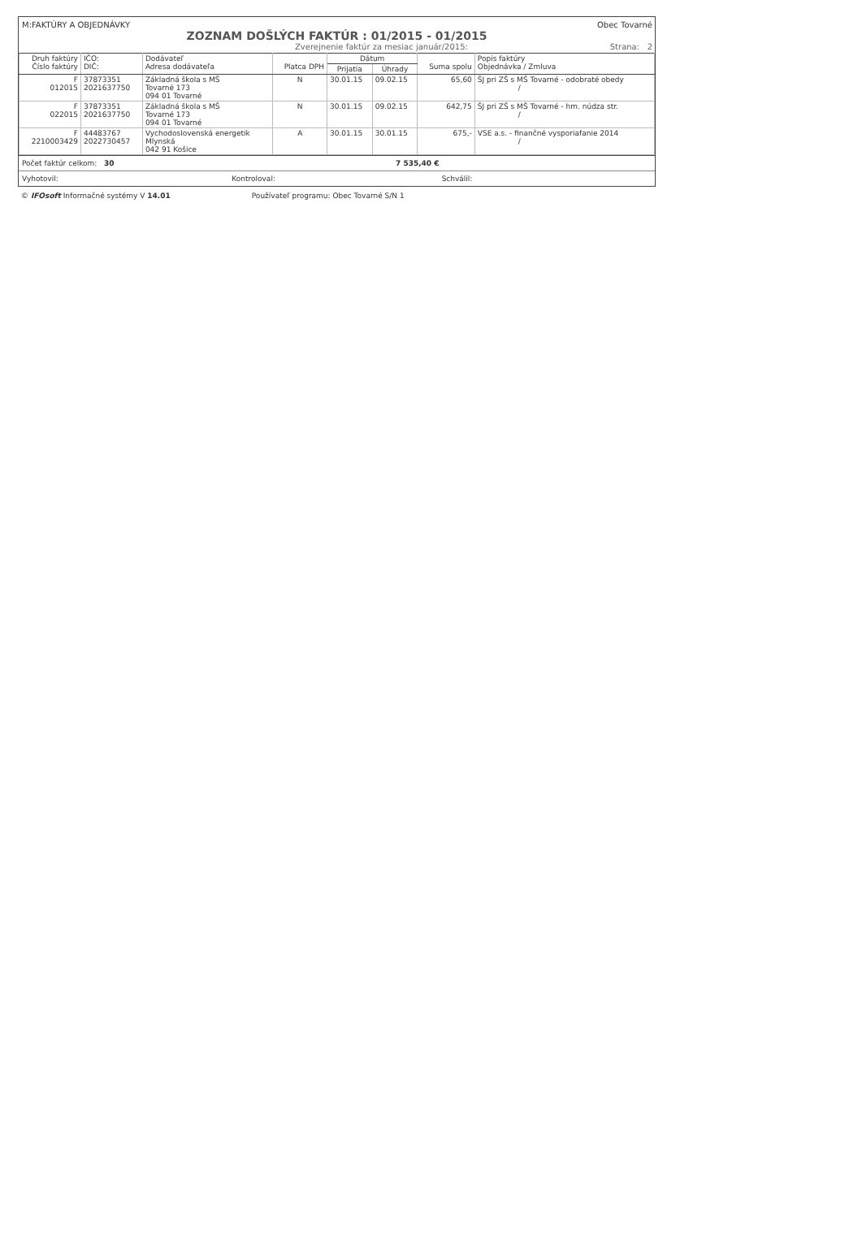M:FAKTÚRY A OBJEDNÁVKY Obec Tovarné
ZOZNAM DOŠLÝCH FAKTÚR : 01/2015 - 01/2015
Zverejnenie faktúr za mesiac január/2015: Strana: 2
| Druh faktúry Číslo faktúry | IČO: DIČ: | Dodávateľ Adresa dodávateľa | Platca DPH | Dátum | | Suma spolu | Popis faktúry Objednávka / Zmluva |
| --- | --- | --- | --- | --- | --- | --- | --- |
| | | | | Prijatia | Úhrady | | |
| F 012015 | 37873351 2021637750 | Základná škola s MŠ Tovarné 173 094 01 Tovarné | N | 30.01.15 | 09.02.15 | 65,60 | ŠJ pri ZŠ s MŠ Tovarné - odobraté obedy / |
| F 022015 | 37873351 2021637750 | Základná škola s MŠ Tovarné 173 094 01 Tovarné | N | 30.01.15 | 09.02.15 | 642,75 | ŠJ pri ZŠ s MŠ Tovarné - hm. núdza str. / |
| F 2210003429 | 44483767 2022730457 | Vychodoslovenská energetik Mlynská 042 91 Košice | A | 30.01.15 | 30.01.15 | 675,- | VSE a.s. - finančné vysporiafanie 2014 / |
Počet faktúr celkom: 30 7 535,40 €
Vyhotovil: Kontroloval: Schválil:
© IFOsoft Informačné systémy V 14.01 Používateľ programu: Obec Tovarné S/N 1